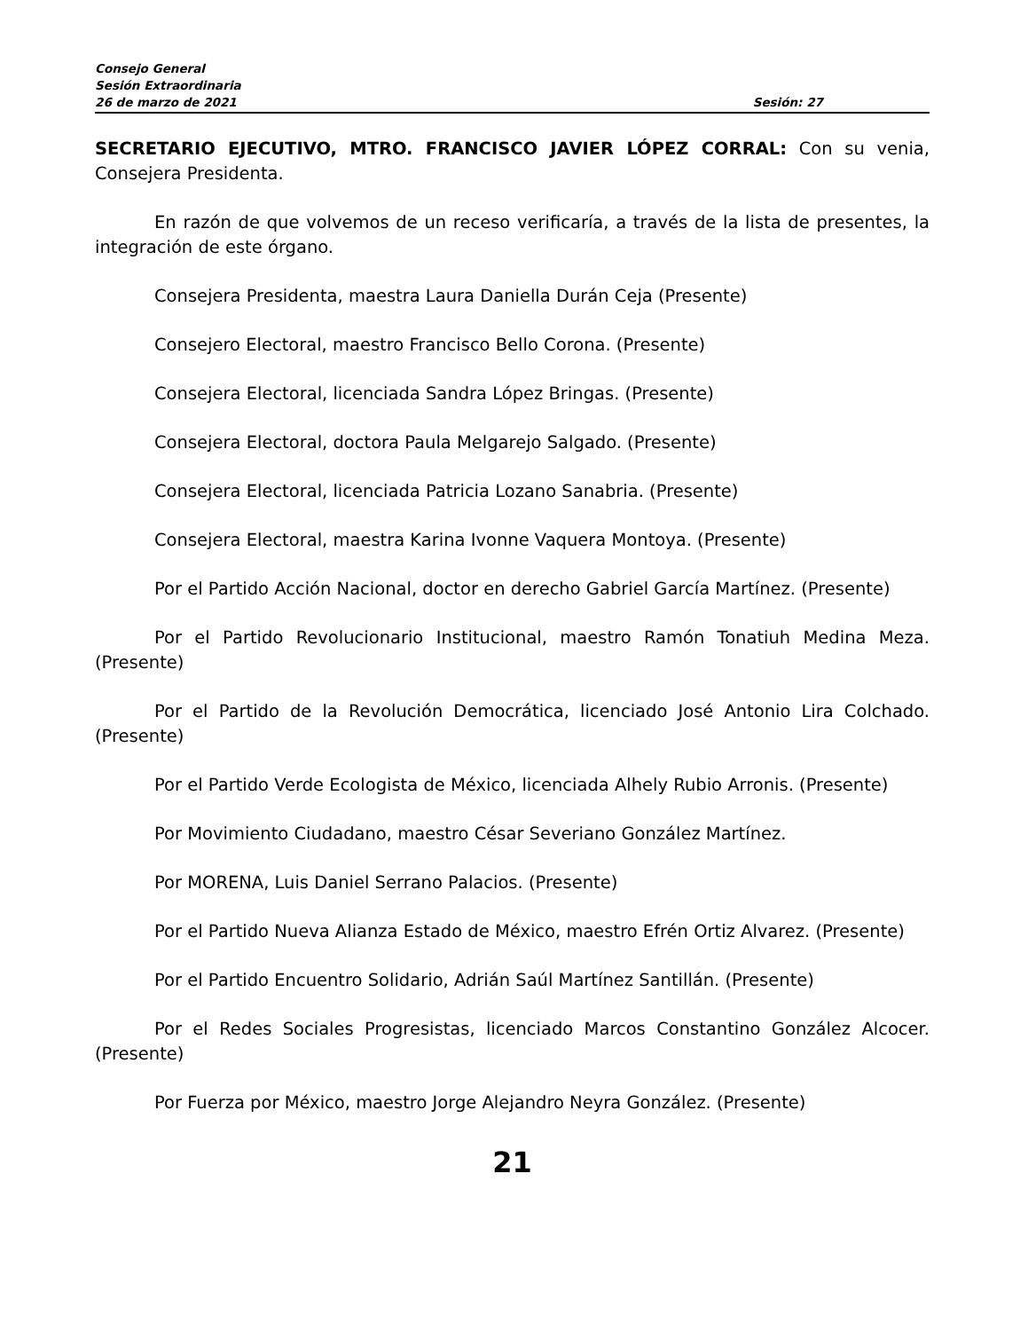Consejo General
Sesión Extraordinaria
26 de marzo de 2021 Sesión: 27
SECRETARIO EJECUTIVO, MTRO. FRANCISCO JAVIER LÓPEZ CORRAL: Con su venia, Consejera Presidenta.
En razón de que volvemos de un receso verificaría, a través de la lista de presentes, la integración de este órgano.
Consejera Presidenta, maestra Laura Daniella Durán Ceja (Presente)
Consejero Electoral, maestro Francisco Bello Corona. (Presente)
Consejera Electoral, licenciada Sandra López Bringas. (Presente)
Consejera Electoral, doctora Paula Melgarejo Salgado. (Presente)
Consejera Electoral, licenciada Patricia Lozano Sanabria. (Presente)
Consejera Electoral, maestra Karina Ivonne Vaquera Montoya. (Presente)
Por el Partido Acción Nacional, doctor en derecho Gabriel García Martínez. (Presente)
Por el Partido Revolucionario Institucional, maestro Ramón Tonatiuh Medina Meza. (Presente)
Por el Partido de la Revolución Democrática, licenciado José Antonio Lira Colchado. (Presente)
Por el Partido Verde Ecologista de México, licenciada Alhely Rubio Arronis. (Presente)
Por Movimiento Ciudadano, maestro César Severiano González Martínez.
Por MORENA, Luis Daniel Serrano Palacios. (Presente)
Por el Partido Nueva Alianza Estado de México, maestro Efrén Ortiz Alvarez. (Presente)
Por el Partido Encuentro Solidario, Adrián Saúl Martínez Santillán. (Presente)
Por el Redes Sociales Progresistas, licenciado Marcos Constantino González Alcocer. (Presente)
Por Fuerza por México, maestro Jorge Alejandro Neyra González. (Presente)
21